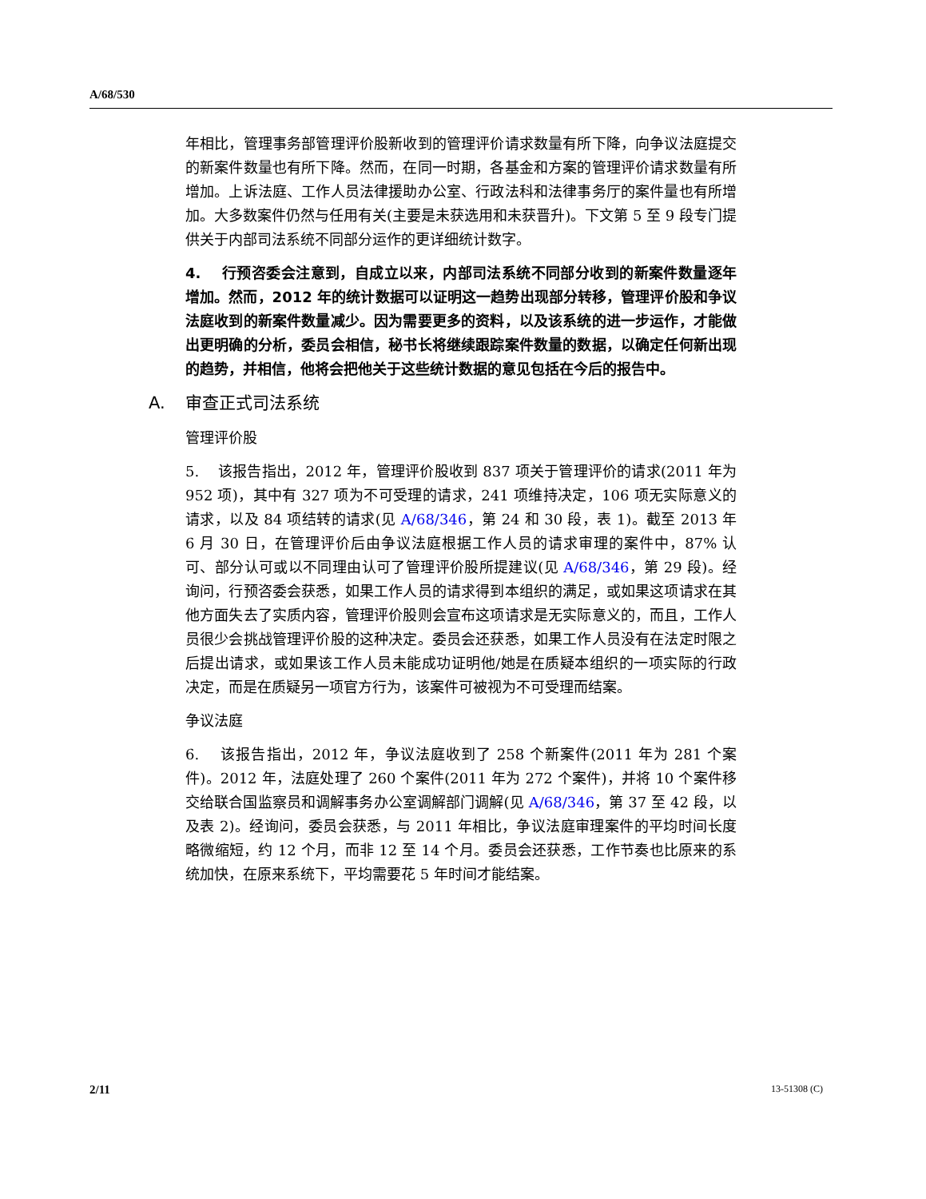A/68/530
年相比，管理事务部管理评价股新收到的管理评价请求数量有所下降，向争议法庭提交的新案件数量也有所下降。然而，在同一时期，各基金和方案的管理评价请求数量有所增加。上诉法庭、工作人员法律援助办公室、行政法科和法律事务厅的案件量也有所增加。大多数案件仍然与任用有关(主要是未获选用和未获晋升)。下文第 5 至 9 段专门提供关于内部司法系统不同部分运作的更详细统计数字。
4. 行预咨委会注意到，自成立以来，内部司法系统不同部分收到的新案件数量逐年增加。然而，2012 年的统计数据可以证明这一趋势出现部分转移，管理评价股和争议法庭收到的新案件数量减少。因为需要更多的资料，以及该系统的进一步运作，才能做出更明确的分析，委员会相信，秘书长将继续跟踪案件数量的数据，以确定任何新出现的趋势，并相信，他将会把他关于这些统计数据的意见包括在今后的报告中。
A. 审查正式司法系统
管理评价股
5. 该报告指出，2012 年，管理评价股收到 837 项关于管理评价的请求(2011 年为 952 项)，其中有 327 项为不可受理的请求，241 项维持决定，106 项无实际意义的请求，以及 84 项结转的请求(见 A/68/346，第 24 和 30 段，表 1)。截至 2013 年 6 月 30 日，在管理评价后由争议法庭根据工作人员的请求审理的案件中，87% 认可、部分认可或以不同理由认可了管理评价股所提建议(见 A/68/346，第 29 段)。经询问，行预咨委会获悉，如果工作人员的请求得到本组织的满足，或如果这项请求在其他方面失去了实质内容，管理评价股则会宣布这项请求是无实际意义的，而且，工作人员很少会挑战管理评价股的这种决定。委员会还获悉，如果工作人员没有在法定时限之后提出请求，或如果该工作人员未能成功证明他/她是在质疑本组织的一项实际的行政决定，而是在质疑另一项官方行为，该案件可被视为不可受理而结案。
争议法庭
6. 该报告指出，2012 年，争议法庭收到了 258 个新案件(2011 年为 281 个案件)。2012 年，法庭处理了 260 个案件(2011 年为 272 个案件)，并将 10 个案件移交给联合国监察员和调解事务办公室调解部门调解(见 A/68/346，第 37 至 42 段，以及表 2)。经询问，委员会获悉，与 2011 年相比，争议法庭审理案件的平均时间长度略微缩短，约 12 个月，而非 12 至 14 个月。委员会还获悉，工作节奏也比原来的系统加快，在原来系统下，平均需要花 5 年时间才能结案。
2/11 13-51308 (C)